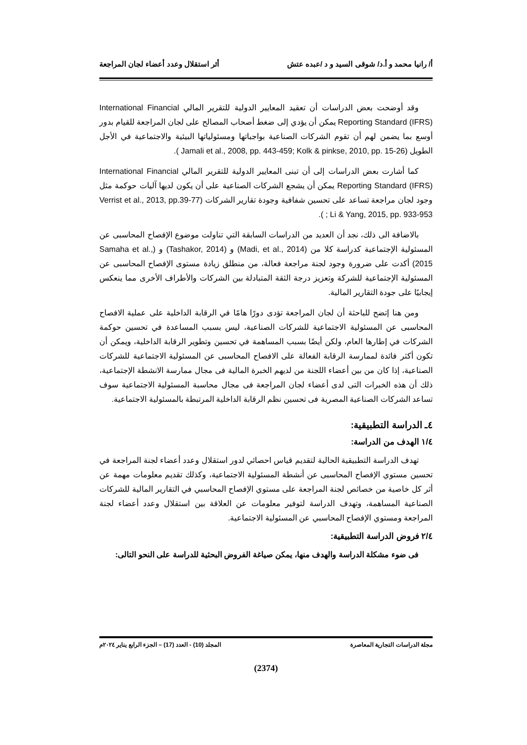أ/ رانيا محمد و أ.د/ شوقى السيد و د /عبده عتش أثر استقلال وعدد أعضاء لجان المراجعة
وقد أوضحت بعض الدراسات أن تعقيد المعايير الدولية للتقرير المالي International Financial Reporting Standard (IFRS) يمكن أن يؤدي إلى ضغط أصحاب المصالح على لجان المراجعة للقيام بدور أوسع بما يضمن لهم أن تقوم الشركات الصناعية بواجباتها ومسئولياتها البيئية والاجتماعية في الأجل الطويل (Jamali et al., 2008, pp. 443-459; Kolk & pinkse, 2010, pp. 15-26 ).
كما أشارت بعض الدراسات إلى أن تبنى المعايير الدولية للتقرير المالي International Financial Reporting Standard (IFRS) يمكن أن يشجع الشركات الصناعية على أن يكون لديها آليات حوكمة مثل وجود لجان مراجعة تساعد على تحسين شفافية وجودة تقارير الشركات (Verrist et al., 2013, pp.39-77 ; Li & Yang, 2015, pp. 933-953 ).
بالاضافة الى ذلك، نجد أن العديد من الدراسات السابقة التي تناولت موضوع الإفصاح المحاسبى عن المسئولية الإجتماعية كدراسة كلا من (Madi, et al., 2014) و (Tashakor, 2014) و (Samaha et al., 2015) أكدت على ضرورة وجود لجنة مراجعة فعالة، من منطلق زيادة مستوى الإفصاح المحاسبى عن المسئولية الإجتماعية للشركة وتعزيز درجة الثقة المتبادلة بين الشركات والأطراف الأخرى مما ينعكس إيجابيًا على جودة التقارير المالية.
ومن هنا إتضح للباحثة أن لجان المراجعة تؤدى دورًا هامًا في الرقابة الداخلية على عملية الافصاح المحاسبى عن المسئولية الاجتماعية للشركات الصناعية، ليس بسبب المساعدة في تحسين حوكمة الشركات في إطارها العام، ولكن أيضًا بسبب المساهمة في تحسين وتطوير الرقابة الداخلية، ويمكن أن تكون أكثر فائدة لممارسة الرقابة الفعالة على الافصاح المحاسبى عن المسئولية الاجتماعية للشركات الصناعية، إذا كان من بين أعضاء اللجنة من لديهم الخبرة المالية فى مجال ممارسة الانشطة الإجتماعية، ذلك أن هذه الخبرات التى لدى أعضاء لجان المراجعة فى مجال محاسبة المسئولية الاجتماعية سوف تساعد الشركات الصناعية المصرية فى تحسين نظم الرقابة الداخلية المرتبطة بالمسئولية الاجتماعية.
٤ـ الدراسة التطبيقية:
١/٤ الهدف من الدراسة:
تهدف الدراسة التطبيقية الحالية لتقديم قياس احصائي لدور استقلال وعدد أعضاء لجنة المراجعة في تحسين مستوي الإفصاح المحاسبى عن أنشطة المسئولية الاجتماعية، وكذلك تقديم معلومات مهمة عن أثر كل خاصية من خصائص لجنة المراجعة على مستوي الإفصاح المحاسبي في التقارير المالية للشركات الصناعية المساهمة، وتهدف الدراسة لتوفير معلومات عن العلاقة بين استقلال وعدد أعضاء لجنة المراجعة ومستوي الإفصاح المحاسبي عن المسئولية الاجتماعية.
٢/٤ فروض الدراسة التطبيقية:
فى ضوء مشكلة الدراسة والهدف منها، يمكن صياغة الفروض البحثية للدراسة على النحو التالى:
مجلة الدراسات التجارية المعاصرة المجلد (10) - العدد (17) – الجزء الرابع يناير ٢٠٢٤م
(2374)